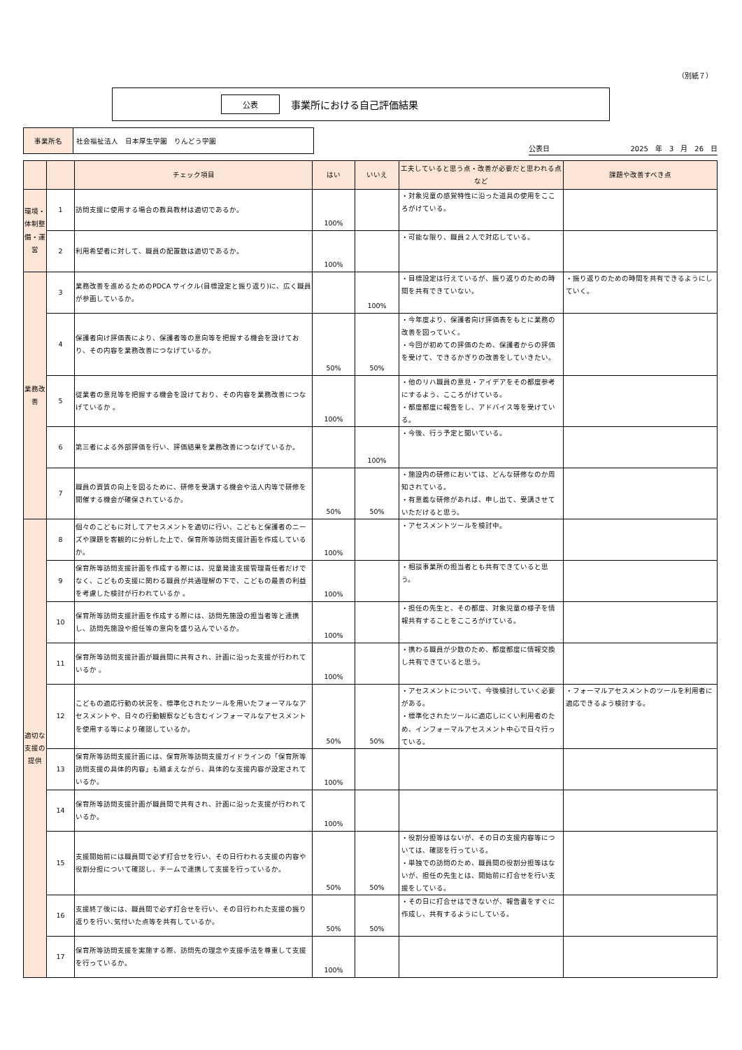（別紙７）
公表 事業所における自己評価結果
| 事業所名 | 社会福祉法人 日本厚生学園 りんどう学園 |
公表日 2025　年　3　月　26　日
| | | チェック項目 | はい | いいえ | 工夫していると思う点・改善が必要だと思われる点など | 課題や改善すべき点 |
| --- | --- | --- | --- | --- | --- | --- |
| 環境・体制整備・運営 | 1 | 訪問支援に使用する場合の教具教材は適切であるか。 | 100% | | ・対象児童の感覚特性に沿った道具の使用をこころがけている。 | |
| | 2 | 利用希望者に対して、職員の配置数は適切であるか。 | 100% | | ・可能な限り、職員２人で対応している。 | |
| 業務改善 | 3 | 業務改善を進めるためのPDCA サイクル(目標設定と振り返り)に、広く職員が参画しているか。 | | 100% | ・目標設定は行えているが、振り返りのための時間を共有できていない。 | ・振り返りのための時間を共有できるようにしていく。 |
| | 4 | 保護者向け評価表により、保護者等の意向等を把握する機会を設けており、その内容を業務改善につなげているか。 | 50% | 50% | ・今年度より、保護者向け評価表をもとに業務の改善を図っていく。 ・今回が初めての評価のため、保護者からの評価を受けて、できるかぎりの改善をしていきたい。 | |
| | 5 | 従業者の意見等を把握する機会を設けており、その内容を業務改善につなげているか 。 | 100% | | ・他のリハ職員の意見・アイデアをその都度参考にするよう、こころがけている。 ・都度都度に報告をし、アドバイス等を受けている。 | |
| | 6 | 第三者による外部評価を行い、評価結果を業務改善につなげているか。 | | 100% | ・今後、行う予定と聞いている。 | |
| | 7 | 職員の資質の向上を図るために、研修を受講する機会や法人内等で研修を開催する機会が確保されているか。 | 50% | 50% | ・施設内の研修においては、どんな研修なのか周知されている。 ・有意義な研修があれば、申し出て、受講させていただけると思う。 | |
| 適切な支援の提供 | 8 | 個々のこどもに対してアセスメントを適切に行い、こどもと保護者のニーズや課題を客観的に分析した上で、保育所等訪問支援計画を作成しているか。 | 100% | | ・アセスメントツールを検討中。 | |
| | 9 | 保育所等訪問支援計画を作成する際には、児童発達支援管理責任者だけでなく、こどもの支援に関わる職員が共通理解の下で、こどもの最善の利益を考慮した検討が行われているか 。 | 100% | | ・相談事業所の担当者とも共有できていると思う。 | |
| | 10 | 保育所等訪問支援計画を作成する際には、訪問先施設の担当者等と連携し、訪問先施設や担任等の意向を盛り込んでいるか。 | 100% | | ・担任の先生と、その都度、対象児童の様子を情報共有することをこころがけている。 | |
| | 11 | 保育所等訪問支援計画が職員間に共有され、計画に沿った支援が行われているか 。 | 100% | | ・携わる職員が少数のため、都度都度に情報交換し共有できていると思う。 | |
| | 12 | こどもの適応行動の状況を、標準化されたツールを用いたフォーマルなアセスメントや、日々の行動観察なども含むインフォーマルなアセスメントを使用する等により確認しているか。 | 50% | 50% | ・アセスメントについて、今後検討していく必要がある。 ・標準化されたツールに適応しにくい利用者のため、インフォーマルアセスメント中心で日々行っている。 | ・フォーマルアセスメントのツールを利用者に適応できるよう検討する。 |
| | 13 | 保育所等訪問支援計画には、保育所等訪問支援ガイドラインの「保育所等訪問支援の具体的内容」も踏まえながら、具体的な支援内容が設定されているか。 | 100% | | | |
| | 14 | 保育所等訪問支援計画が職員間で共有され、計画に沿った支援が行われているか。 | 100% | | | |
| | 15 | 支援開始前には職員間で必ず打合せを行い、その日行われる支援の内容や役割分担について確認し、チームで連携して支援を行っているか。 | 50% | 50% | ・役割分担等はないが、その日の支援内容等については、確認を行っている。 ・単独での訪問のため、職員間の役割分担等はないが、担任の先生とは、開始前に打合せを行い支援をしている。 | |
| | 16 | 支援終了後には、職員間で必ず打合せを行い、その日行われた支援の振り返りを行い､気付いた点等を共有しているか。 | 50% | 50% | ・その日に打合せはできないが、報告書をすぐに作成し、共有するようにしている。 | |
| | 17 | 保育所等訪問支援を実施する際、訪問先の理念や支援手法を尊重して支援を行っているか。 | 100% | | | |